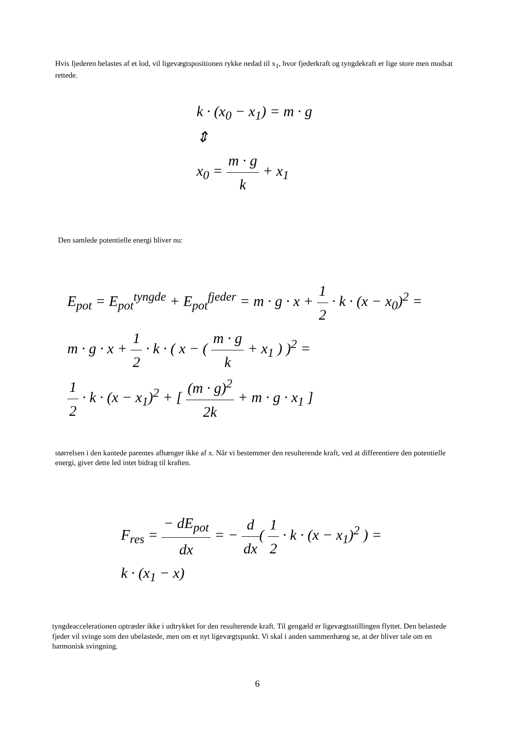Hvis fjederen belastes af et lod, vil ligevægtspositionen rykke nedad til x<sub>1</sub>, hvor fjederkraft og tyngdekraft er lige store men modsat rettede.
k · (x<sub>0</sub> − x<sub>1</sub>) = m · g
⇕
x<sub>0</sub> = m · g k + x<sub>1</sub>
Den samlede potentielle energi bliver nu:
E<sub>pot</sub> = E<sub>pot</sub><sup>tyngde</sup> + E<sub>pot</sub><sup>fjeder</sup> = m · g · x + 1 2 · k · (x − x<sub>0</sub>)<sup>2</sup> =
m · g · x + 1 2 · k · ( x − ( m · g k + x<sub>1</sub> ) )<sup>2</sup> =
1 2 · k · (x − x<sub>1</sub>)<sup>2</sup> + [ (m · g)<sup>2</sup> 2k + m · g · x<sub>1</sub> ]
størrelsen i den kantede parentes afhænger ikke af x. Når vi bestemmer den resulterende kraft, ved at differentiere den potentielle energi, giver dette led intet bidrag til kraften.
F<sub>res</sub> = − dE<sub>pot</sub> dx = − d dx( 1 2 · k · (x − x<sub>1</sub>)<sup>2</sup> ) =
k · (x<sub>1</sub> − x)
tyngdeaccelerationen optræder ikke i udtrykket for den resulterende kraft. Til gengæld er ligevægtsstillingen flyttet. Den belastede fjeder vil svinge som den ubelastede, men om et nyt ligevægtspunkt. Vi skal i anden sammenhæng se, at der bliver tale om en harmonisk svingning.
6